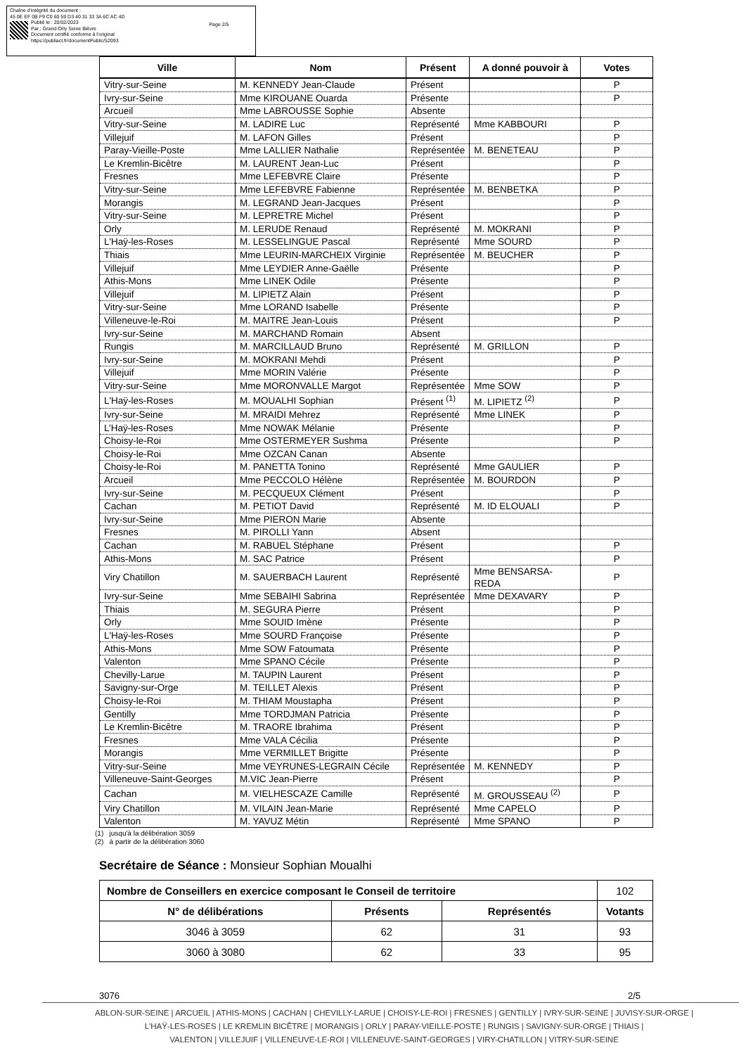Chaîne d'intégrité du document :
45 0E EF 0B F9 C0 60 59 D3 40 31 33 3A 6C AC 4D
Publié le : 20/02/2023
Par : Grand-Orly Seine Bièvre
Document certifié conforme à l'original
https://publiact.fr/documentPublic/52093
Page 2/5
| Ville | Nom | Présent | A donné pouvoir à | Votes |
| --- | --- | --- | --- | --- |
| Vitry-sur-Seine | M. KENNEDY Jean-Claude | Présent | | P |
| Ivry-sur-Seine | Mme KIROUANE Ouarda | Présente | | P |
| Arcueil | Mme LABROUSSE Sophie | Absente | | |
| Vitry-sur-Seine | M. LADIRE Luc | Représenté | Mme KABBOURI | P |
| Villejuif | M. LAFON Gilles | Présent | | P |
| Paray-Vieille-Poste | Mme LALLIER Nathalie | Représentée | M. BENETEAU | P |
| Le Kremlin-Bicêtre | M. LAURENT Jean-Luc | Présent | | P |
| Fresnes | Mme LEFEBVRE Claire | Présente | | P |
| Vitry-sur-Seine | Mme LEFEBVRE Fabienne | Représentée | M. BENBETKA | P |
| Morangis | M. LEGRAND Jean-Jacques | Présent | | P |
| Vitry-sur-Seine | M. LEPRETRE Michel | Présent | | P |
| Orly | M. LERUDE Renaud | Représenté | M. MOKRANI | P |
| L'Haÿ-les-Roses | M. LESSELINGUE Pascal | Représenté | Mme SOURD | P |
| Thiais | Mme LEURIN-MARCHEIX Virginie | Représentée | M. BEUCHER | P |
| Villejuif | Mme LEYDIER Anne-Gaëlle | Présente | | P |
| Athis-Mons | Mme LINEK Odile | Présente | | P |
| Villejuif | M. LIPIETZ Alain | Présent | | P |
| Vitry-sur-Seine | Mme LORAND Isabelle | Présente | | P |
| Villeneuve-le-Roi | M. MAITRE Jean-Louis | Présent | | P |
| Ivry-sur-Seine | M. MARCHAND Romain | Absent | | |
| Rungis | M. MARCILLAUD Bruno | Représenté | M. GRILLON | P |
| Ivry-sur-Seine | M. MOKRANI Mehdi | Présent | | P |
| Villejuif | Mme MORIN Valérie | Présente | | P |
| Vitry-sur-Seine | Mme MORONVALLE Margot | Représentée | Mme SOW | P |
| L'Haÿ-les-Roses | M. MOUALHI Sophian | Présent <sup>(1)</sup> | M. LIPIETZ <sup>(2)</sup> | P |
| Ivry-sur-Seine | M. MRAIDI Mehrez | Représenté | Mme LINEK | P |
| L’Haÿ-les-Roses | Mme NOWAK Mélanie | Présente | | P |
| Choisy-le-Roi | Mme OSTERMEYER Sushma | Présente | | P |
| Choisy-le-Roi | Mme OZCAN Canan | Absente | | |
| Choisy-le-Roi | M. PANETTA Tonino | Représenté | Mme GAULIER | P |
| Arcueil | Mme PECCOLO Hélène | Représentée | M. BOURDON | P |
| Ivry-sur-Seine | M. PECQUEUX Clément | Présent | | P |
| Cachan | M. PETIOT David | Représenté | M. ID ELOUALI | P |
| Ivry-sur-Seine | Mme PIERON Marie | Absente | | |
| Fresnes | M. PIROLLI Yann | Absent | | |
| Cachan | M. RABUEL Stéphane | Présent | | P |
| Athis-Mons | M. SAC Patrice | Présent | | P |
| Viry Chatillon | M. SAUERBACH Laurent | Représenté | Mme BENSARSA-REDA | P |
| Ivry-sur-Seine | Mme SEBAIHI Sabrina | Représentée | Mme DEXAVARY | P |
| Thiais | M. SEGURA Pierre | Présent | | P |
| Orly | Mme SOUID Imène | Présente | | P |
| L'Haÿ-les-Roses | Mme SOURD Françoise | Présente | | P |
| Athis-Mons | Mme SOW Fatoumata | Présente | | P |
| Valenton | Mme SPANO Cécile | Présente | | P |
| Chevilly-Larue | M. TAUPIN Laurent | Présent | | P |
| Savigny-sur-Orge | M. TEILLET Alexis | Présent | | P |
| Choisy-le-Roi | M. THIAM Moustapha | Présent | | P |
| Gentilly | Mme TORDJMAN Patricia | Présente | | P |
| Le Kremlin-Bicêtre | M. TRAORE Ibrahima | Présent | | P |
| Fresnes | Mme VALA Cécilia | Présente | | P |
| Morangis | Mme VERMILLET Brigitte | Présente | | P |
| Vitry-sur-Seine | Mme VEYRUNES-LEGRAIN Cécile | Représentée | M. KENNEDY | P |
| Villeneuve-Saint-Georges | M.VIC Jean-Pierre | Présent | | P |
| Cachan | M. VIELHESCAZE Camille | Représenté | M. GROUSSEAU <sup>(2)</sup> | P |
| Viry Chatillon | M. VILAIN Jean-Marie | Représenté | Mme CAPELO | P |
| Valenton | M. YAVUZ Métin | Représenté | Mme SPANO | P |
(1) jusqu'à la délibération 3059
(2) à partir de la délibération 3060
Secrétaire de Séance : Monsieur Sophian Moualhi
| Nombre de Conseillers en exercice composant le Conseil de territoire | | | 102 |
| N° de délibérations | Présents | Représentés | Votants |
| 3046 à 3059 | 62 | 31 | 93 |
| 3060 à 3080 | 62 | 33 | 95 |
3076 2/5
ABLON-SUR-SEINE | ARCUEIL | ATHIS-MONS | CACHAN | CHEVILLY-LARUE | CHOISY-LE-ROI | FRESNES | GENTILLY | IVRY-SUR-SEINE | JUVISY-SUR-ORGE |
L'HAŸ-LES-ROSES | LE KREMLIN BICÊTRE | MORANGIS | ORLY | PARAY-VIEILLE-POSTE | RUNGIS | SAVIGNY-SUR-ORGE | THIAIS |
VALENTON | VILLEJUIF | VILLENEUVE-LE-ROI | VILLENEUVE-SAINT-GEORGES | VIRY-CHATILLON | VITRY-SUR-SEINE